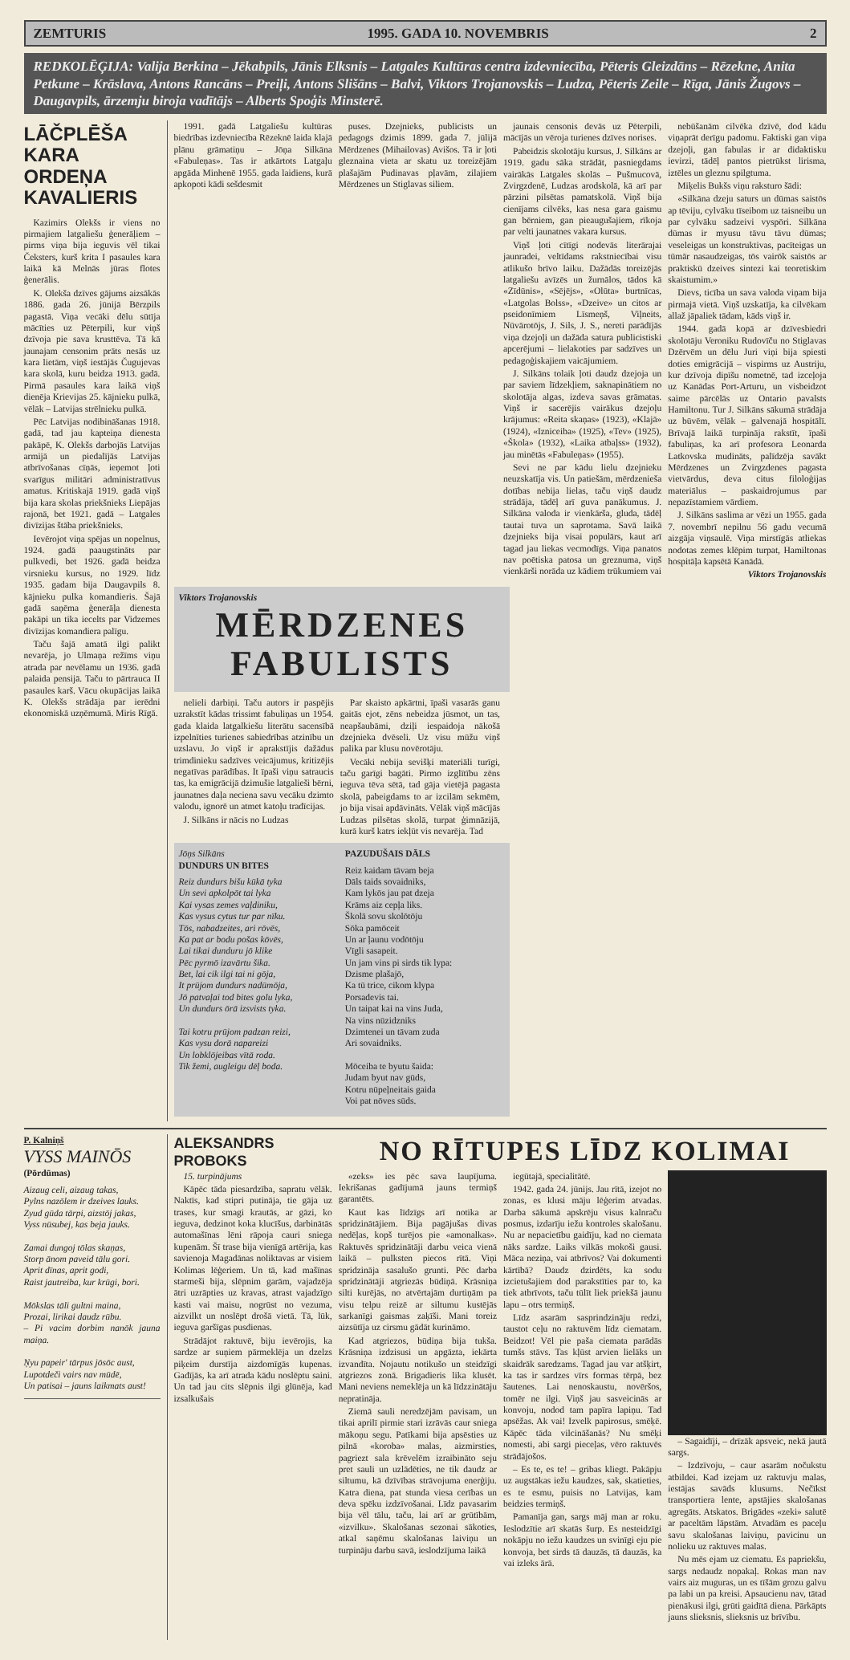ZEMTURIS 1995. GADA 10. NOVEMBRIS 2
REDKOLĒĢIJA: Valija Berkina – Jēkabpils, Jānis Elksnis – Latgales Kultūras centra izdevniecība, Pēteris Gleizdāns – Rēzekne, Anita Petkune – Krāslava, Antons Rancāns – Preiļi, Antons Slišāns – Balvi, Viktors Trojanovskis – Ludza, Pēteris Zeile – Rīga, Jānis Žugovs – Daugavpils, ārzemju biroja vadītājs – Alberts Spoģis Minsterē.
LĀČPLĒŠA KARA ORDEŅA KAVALIERIS
Kazimirs Olekšs ir viens no pirmajiem latgaliešu ģenerāļiem – pirms viņa bija ieguvis vēl tikai Čeksters, kurš krita I pasaules kara laikā kā Melnās jūras flotes ģenerālis.
K. Olekša dzīves gājums aizsākās 1886. gada 26. jūnijā Bērzpils pagastā. Viņa vecāki dēlu sūtīja mācīties uz Pēterpili, kur viņš dzīvoja pie sava krusttēva. Tā kā jaunajam censonim prāts nesās uz kara lietām, viņš iestājās Čugujevas kara skolā, kuru beidza 1913. gadā. Pirmā pasaules kara laikā viņš dienēja Krievijas 25. kājnieku pulkā, vēlāk – Latvijas strēlnieku pulkā.
Pēc Latvijas nodibināšanas 1918. gadā, tad jau kapteiņa dienesta pakāpē, K. Olekšs darbojās Latvijas armijā un piedalījās Latvijas atbrīvošanas cīņās, ieņemot ļoti svarīgus militāri administratīvus amatus. Kritiskajā 1919. gadā viņš bija kara skolas priekšnieks Liepājas rajonā, bet 1921. gadā – Latgales divīzijas štāba priekšnieks.
Ievērojot viņa spējas un nopelnus, 1924. gadā paaugstināts par pulkvedi, bet 1926. gadā beidza virsnieku kursus, no 1929. līdz 1935. gadam bija Daugavpils 8. kājnieku pulka komandieris. Šajā gadā saņēma ģenerāļa dienesta pakāpi un tika iecelts par Vidzemes divīzijas komandiera palīgu.
Taču šajā amatā ilgi palikt nevarēja, jo Ulmaņa režīms viņu atrada par nevēlamu un 1936. gadā palaida pensijā. Taču to pārtrauca II pasaules karš. Vācu okupācijas laikā K. Olekšs strādāja par ierēdni ekonomiskā uzņēmumā. Miris Rīgā.
1991. gadā Latgaliešu kultūras biedrības izdevniecība Rēzeknē laida klajā plānu grāmatiņu – Jōņa Silkāna «Fabuleņas». Tas ir atkārtots Latgaļu apgāda Minhenē 1955. gada laidiens, kurā apkopoti kādi sešdesmit
puses. Dzejnieks, publicists un pedagogs dzimis 1899. gada 7. jūlijā Mērdzenes (Mihailovas) Avišos. Tā ir ļoti gleznaina vieta ar skatu uz toreizējām plašajām Pudinavas pļavām, zilajiem Mērdzenes un Stiglavas siliem.
jaunais censonis devās uz Pēterpili, mācījās un vēroja turienes dzīves norises.
Pabeidzis skolotāju kursus, J. Silkāns ar 1919. gadu sāka strādāt, pasniegdams vairākās Latgales skolās – Pušmucovā, Zvirgzdenē, Ludzas arodskolā, kā arī par pārzini pilsētas pamatskolā. Viņš bija cienījams cilvēks, kas nesa gara gaismu gan bērniem, gan pieaugušajiem, rīkoja par velti jaunatnes vakara kursus.
Viņš ļoti cītīgi nodevās literārajai jaunradei, veltīdams rakstniecībai visu atlikušo brīvo laiku. Dažādās toreizējās latgaliešu avīzēs un žurnālos, tādos kā «Zīdūnis», «Sējējs», «Olūta» burtnīcas, «Latgolas Bolss», «Dzeive» un citos ar pseidonīmiem Līsmeņš, Viļneits, Nūvārotōjs, J. Sils, J. S., nereti parādījās viņa dzejoļi un dažāda satura publicistiski apcerējumi – lielakoties par sadzīves un pedagoģiskajiem vaicājumiem.
J. Silkāns tolaik ļoti daudz dzejoja un par saviem līdzekļiem, saknapinātiem no skolotāja algas, izdeva savas grāmatas. Viņš ir sacerējis vairākus dzejoļu krājumus: «Reita skaņas» (1923), «Klajā» (1924), «Izniceiba» (1925), «Tev» (1925), «Škola» (1932), «Laika atbaļss» (1932), jau minētās «Fabuleņas» (1955).
Sevi ne par kādu lielu dzejnieku neuzskatīja vis. Un patiešām, mērdzenieša dotības nebija lielas, taču viņš daudz strādāja, tādēļ arī guva panākumus. J. Silkāna valoda ir vienkārša, gluda, tādēļ tautai tuva un saprotama. Savā laikā dzejnieks bija visai populārs, kaut arī tagad jau liekas vecmodīgs. Viņa panatos nav poētiska patosa un greznuma, viņš vienkārši norāda uz kādiem trūkumiem vai
nebūšanām cilvēka dzīvē, dod kādu viņaprāt derīgu padomu. Faktiski gan viņa dzejoļi, gan fabulas ir ar didaktisku ievirzi, tādēļ pantos pietrūkst lirisma, iztēles un gleznu spilgtuma.
Miķelis Bukšs viņu raksturo šādi:
«Silkāna dzeju saturs un dūmas saistōs ap tēviju, cylvāku tīseibom uz taisneibu un par cylvāku sadzeivi vyspōri. Silkāna dūmas ir myusu tāvu tāvu dūmas; veseleigas un konstruktivas, pacīteigas un tūmār nasaudzeigas, tōs vairōk saistōs ar praktiskū dzeives sintezi kai teoretiskim skaistumim.»
Dievs, ticība un sava valoda viņam bija pirmajā vietā. Viņš uzskatīja, ka cilvēkam allaž jāpaliek tādam, kāds viņš ir.
1944. gadā kopā ar dzīvesbiedri skolotāju Veroniku Rudovīču no Stiglavas Dzērvēm un dēlu Juri viņi bija spiesti doties emigrācijā – vispirms uz Austriju, kur dzīvoja dipīšu nometnē, tad izceļoja uz Kanādas Port-Arturu, un visbeidzot saime pārcēlās uz Ontario pavalsts Hamiltonu. Tur J. Silkāns sākumā strādāja uz būvēm, vēlāk – galvenajā hospitālī. Brīvajā laikā turpināja rakstīt, īpaši fabuliņas, ka arī profesora Leonarda Latkovska mudināts, palīdzēja savākt Mērdzenes un Zvirgzdenes pagasta vietvārdus, deva citus filoloģijas materiālus – paskaidrojumus par nepazīstamiem vārdiem.
J. Silkāns saslima ar vēzi un 1955. gada 7. novembrī nepilnu 56 gadu vecumā aizgāja viņsaulē. Viņa mirstīgās atliekas nodotas zemes klēpim turpat, Hamiltonas hospitāļa kapsētā Kanādā.
Viktors Trojanovskis
Viktors Trojanovskis
MĒRDZENES FABULISTS
nelieli darbiņi. Taču autors ir paspējis uzrakstīt kādas trissimt fabuliņas un 1954. gada klaida latgalkiešu literātu sacensībā izpelnīties turienes sabiedrības atzinību un uzslavu. Jo viņš ir aprakstījis dažādus trimdinieku sadzīves veicājumus, kritizējis negatīvas parādības. It īpaši viņu satraucis tas, ka emigrācijā dzimušie latgalieši bērni, jaunatnes daļa neciena savu vecāku dzimto valodu, ignorē un atmet katoļu tradīcijas.
J. Silkāns ir nācis no Ludzas
Par skaisto apkārtni, īpaši vasarās ganu gaitās ejot, zēns nebeidza jūsmot, un tas, neapšaubāmi, dziļi iespaidoja nākošā dzejnieka dvēseli. Uz visu mūžu viņš palika par klusu novērotāju.
Vecāki nebija sevišķi materiāli turīgi, taču garīgi bagāti. Pirmo izglītību zēns ieguva tēva sētā, tad gāja vietējā pagasta skolā, pabeigdams to ar izcilām sekmēm, jo bija visai apdāvināts. Vēlāk viņš mācījās Ludzas pilsētas skolā, turpat ģimnāzijā, kurā kurš katrs iekļūt vis nevarēja. Tad
Jōņs Silkāns
DUNDURS UN BITES
Reiz dundurs bišu kūkā tyka
Un sevi apkolpōt tai lyka
Kai vysas zemes vaļdiniku,
Kas vysus cytus tur par nīku.
Tōs, nabadzeites, ari rōvēs,
Ka pat ar bodu pošas kōvēs,
Lai tikai dunduru jō klike
Pēc pyrmō izavārtu šika.
Bet, lai cik ilgi tai ni gōja,
It prūjom dundurs nadūmōja,
Jō patvaļai tod bites golu lyka,
Un dundurs ōrā izsvists tyka.
Tai kotru prūjom padzan reizi,
Kas vysu dorā napareizi
Un lobklōjeibas vītā roda.
Tik žemi, augleigu dēļ boda.
PAZUDUŠAIS DĀLS
Reiz kaidam tāvam beja
Dāls taids sovaidniks,
Kam lykōs jau pat dzeja
Krāms aiz cepļa liks.
Školā sovu skolōtōju
Sōka pamōceit
Un ar ļaunu vodōtōju
Vīgli sasapeit.
Un jam vins pi sirds tik lypa:
Dzisme plašajō,
Ka tū trice, cikom klypa
Porsadevis tai.
Un taipat kai na vins Juda,
Na vins nūzidzniks
Dzimtenei un tāvam zuda
Ari sovaidniks.
Mōceiba te byutu šaida:
Judam byut nav gūds,
Kotru nūpeļneitais gaida
Voi pat nōves sūds.
P. Kalniņš
VYSS MAINŌS
(Pōrdūmas)
Aizaug celi, aizaug takas,
Pylns nazōlem ir dzeives lauks.
Zyud gūda tārpi, aizstōj jakas,
Vyss nūsubej, kas beja jauks.
Zamai dungoj tōlas skaņas,
Storp ānom paveid tālu gori.
Aprit dīnas, aprit godi,
Raist jautreiba, kur krūgi, bori.
Mōkslas tāli gultni maina,
Prozai, lirikai daudz rūbu.
– Pi vacim dorbim nanōk jauna maiņa.
Ņyu papeir' tārpus jōsōc aust,
Lupotdeči vairs nav mūdē,
Un patisai – jauns laikmats aust!
ALEKSANDRS PROBOKS
NO RĪTUPES LĪDZ KOLIMAI
15. turpinājums
Kāpēc tāda piesardzība, sapratu vēlāk. Naktīs, kad stipri putināja, tie gāja uz trases, kur smagi krautās, ar gāzi, ko ieguva, dedzinot koka klucīšus, darbinātās automašīnas lēni rāpoja cauri sniega kupenām. Šī trase bija vienīgā artērija, kas savienoja Magadānas noliktavas ar visiem Kolimas lēģeriem. Un tā, kad mašīnas starmeši bija, slēpnim garām, vajadzēja ātri uzrāpties uz kravas, atrast vajadzīgo kasti vai maisu, nogrūst no vezuma, aizvilkt un noslēpt drošā vietā. Tā, lūk, ieguva garšīgas pusdienas.
Strādājot raktuvē, biju ievērojis, ka sardze ar suņiem pārmeklēja un dzelzs piķeim durstīja aizdomīgās kupenas. Gadījās, ka arī atrada kādu noslēptu saini. Un tad jau cits slēpnis ilgi glūnēja, kad izsalkušais
«zeks» ies pēc sava laupījuma. Iekrišanas gadījumā jauns termiņš garantēts.
Kaut kas līdzīgs arī notika ar spridzinātājiem. Bija pagājušas divas nedēļas, kopš turējos pie «amonalkas». Raktuvēs spridzinātāji darbu veica vienā laikā – pulksten piecos rītā. Viņi spridzināja sasalušo grunti. Pēc darba spridzinātāji atgriezās būdiņā. Krāsniņa silti kurējās, no atvērtajām durtiņām pa visu telpu reizē ar siltumu kustējās sarkanīgi gaismas zaķīši. Mani toreiz aizsūtīja uz cirsmu gādāt kurināmo.
Kad atgriezos, būdiņa bija tukša. Krāsniņa izdzisusi un apgāzta, iekārta izvandīta. Nojautu notikušo un steidzīgi atgriezos zonā. Brigadieris lika klusēt. Mani neviens nemeklēja un kā līdzzinātāju nepratināja.
Ziemā sauli neredzējām pavisam, un tikai aprilī pirmie stari izrāvās caur sniega mākoņu segu. Patīkami bija apsēsties uz pilnā «koroba» malas, aizmirsties, pagriezt sala krēvelēm izraibināto seju pret sauli un uzlādēties, ne tik daudz ar siltumu, kā dzīvības strāvojuma enerģiju. Katra diena, pat stunda viesa cerības un deva spēku izdzīvošanai. Līdz pavasarim bija vēl tālu, taču, lai arī ar grūtībām, «izvilku». Skalošanas sezonai sākoties, atkal saņēmu skalošanas laiviņu un turpināju darbu savā, ieslodzījuma laikā
iegūtajā, specialitātē.
1942. gada 24. jūnijs. Jau rītā, izejot no zonas, es klusi māju lēģerim atvadas. Darba sākumā apskrēju visus kalnraču posmus, izdarīju iežu kontroles skalošanu. Nu ar nepacietību gaidīju, kad no ciemata nāks sardze. Laiks vilkās mokoši gausi. Māca neziņa, vai atbrīvos? Vai dokumenti kārtībā? Daudz dzirdēts, ka sodu izcietušajiem dod parakstīties par to, ka tiek atbrīvots, taču tūlīt liek priekšā jaunu lapu – otrs termiņš.
Līdz asarām sasprindzināju redzi, taustot ceļu no raktuvēm līdz ciematam. Beidzot! Vēl pie paša ciemata parādās tumšs stāvs. Tas kļūst arvien lielāks un skaidrāk saredzams. Tagad jau var atšķirt, ka tas ir sardzes vīrs formas tērpā, bez šautenes. Lai nenoskaustu, novēršos, tomēr ne ilgi. Viņš jau sasveicinās ar konvoju, nodod tam papīra lapiņu. Tad apsēžas. Ak vai! Izvelk papirosus, smēķē. Kāpēc tāda vilcināšanās? Nu smēķi nomesti, abi sargi pieceļas, vēro raktuvēs strādājošos.
– Es te, es te! – gribas kliegt. Pakāpju uz augstākas iežu kaudzes, sak, skatieties, es te esmu, puisis no Latvijas, kam beidzies termiņš.
Pamanīja gan, sargs māj man ar roku. Ieslodzītie arī skatās šurp. Es nesteidzīgi nokāpju no iežu kaudzes un svinīgi eju pie konvoja, bet sirds tā dauzās, tā dauzās, ka vai izleks ārā.
– Sagaidīji, – drīzāk apsveic, nekā jautā sargs.
– Izdzīvoju, – caur asarām nočukstu atbildei. Kad izejam uz raktuvju malas, iestājas savāds klusums. Nečīkst transportiera lente, apstājies skalošanas agregāts. Atskatos. Brigādes «zeki» salutē ar paceltām lāpstām. Atvadām es paceļu savu skalošanas laiviņu, pavicinu un nolieku uz raktuves malas.
Nu mēs ejam uz ciematu. Es papriekšu, sargs nedaudz nopakaļ. Rokas man nav vairs aiz muguras, un es tīšām grozu galvu pa labi un pa kreisi. Apsaucienu nav, tātad pienākusi ilgi, grūti gaidītā diena. Pārkāpts jauns slieksnis, slieksnis uz brīvību.